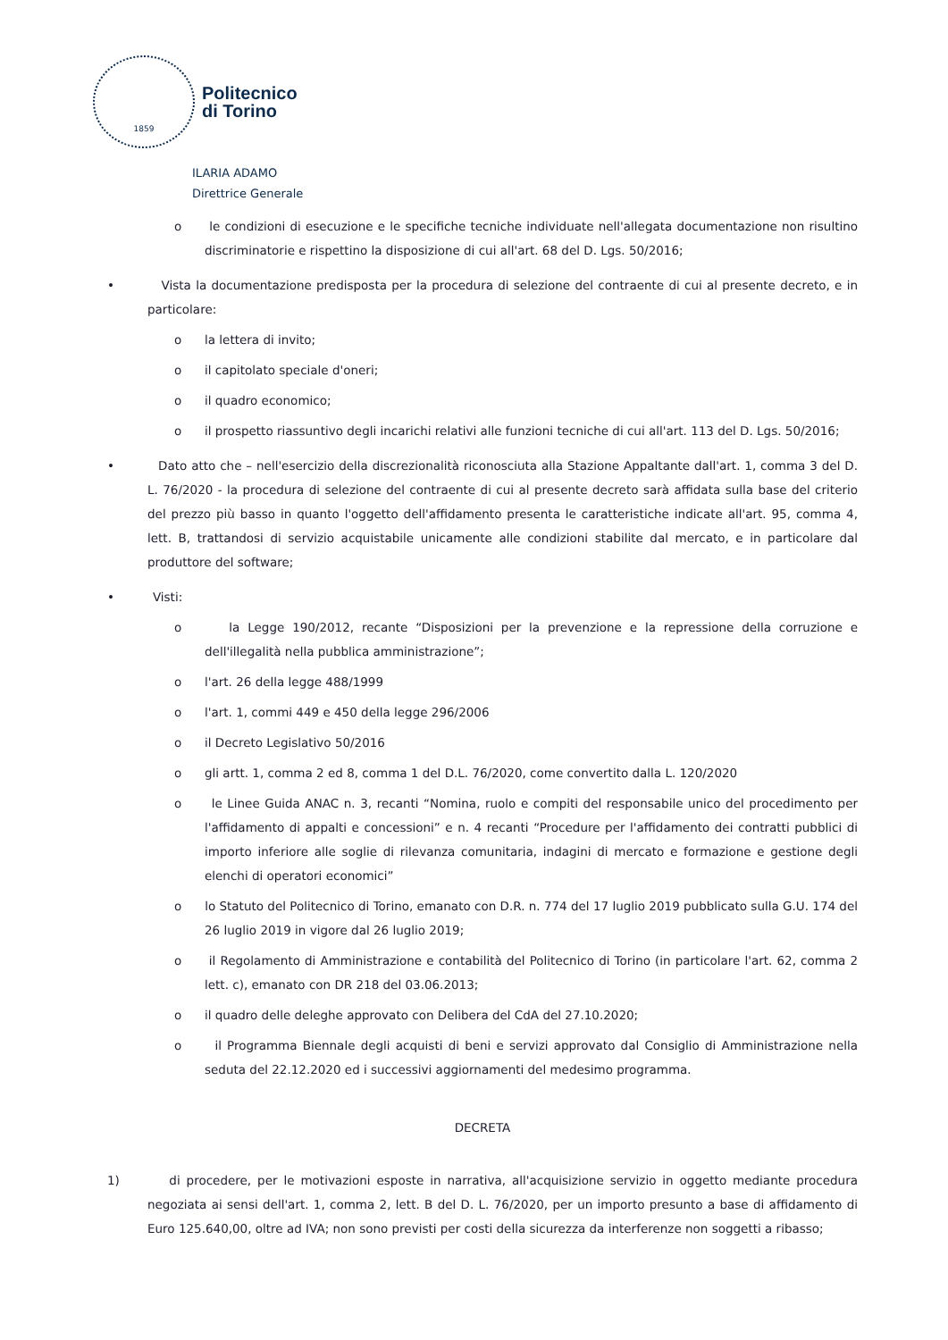1859
Politecnico
di Torino
ILARIA ADAMO
Direttrice Generale
o le condizioni di esecuzione e le specifiche tecniche individuate nell'allegata documentazione non risultino discriminatorie e rispettino la disposizione di cui all'art. 68 del D. Lgs. 50/2016;
• Vista la documentazione predisposta per la procedura di selezione del contraente di cui al presente decreto, e in particolare:
o la lettera di invito;
o il capitolato speciale d'oneri;
o il quadro economico;
o il prospetto riassuntivo degli incarichi relativi alle funzioni tecniche di cui all'art. 113 del D. Lgs. 50/2016;
• Dato atto che – nell'esercizio della discrezionalità riconosciuta alla Stazione Appaltante dall'art. 1, comma 3 del D. L. 76/2020 - la procedura di selezione del contraente di cui al presente decreto sarà affidata sulla base del criterio del prezzo più basso in quanto l'oggetto dell'affidamento presenta le caratteristiche indicate all'art. 95, comma 4, lett. B, trattandosi di servizio acquistabile unicamente alle condizioni stabilite dal mercato, e in particolare dal produttore del software;
• Visti:
o la Legge 190/2012, recante “Disposizioni per la prevenzione e la repressione della corruzione e dell'illegalità nella pubblica amministrazione”;
o l'art. 26 della legge 488/1999
o l'art. 1, commi 449 e 450 della legge 296/2006
o il Decreto Legislativo 50/2016
o gli artt. 1, comma 2 ed 8, comma 1 del D.L. 76/2020, come convertito dalla L. 120/2020
o le Linee Guida ANAC n. 3, recanti “Nomina, ruolo e compiti del responsabile unico del procedimento per l'affidamento di appalti e concessioni” e n. 4 recanti “Procedure per l'affidamento dei contratti pubblici di importo inferiore alle soglie di rilevanza comunitaria, indagini di mercato e formazione e gestione degli elenchi di operatori economici”
o lo Statuto del Politecnico di Torino, emanato con D.R. n. 774 del 17 luglio 2019 pubblicato sulla G.U. 174 del 26 luglio 2019 in vigore dal 26 luglio 2019;
o il Regolamento di Amministrazione e contabilità del Politecnico di Torino (in particolare l'art. 62, comma 2 lett. c), emanato con DR 218 del 03.06.2013;
o il quadro delle deleghe approvato con Delibera del CdA del 27.10.2020;
o il Programma Biennale degli acquisti di beni e servizi approvato dal Consiglio di Amministrazione nella seduta del 22.12.2020 ed i successivi aggiornamenti del medesimo programma.
DECRETA
1) di procedere, per le motivazioni esposte in narrativa, all'acquisizione servizio in oggetto mediante procedura negoziata ai sensi dell'art. 1, comma 2, lett. B del D. L. 76/2020, per un importo presunto a base di affidamento di Euro 125.640,00, oltre ad IVA; non sono previsti per costi della sicurezza da interferenze non soggetti a ribasso;